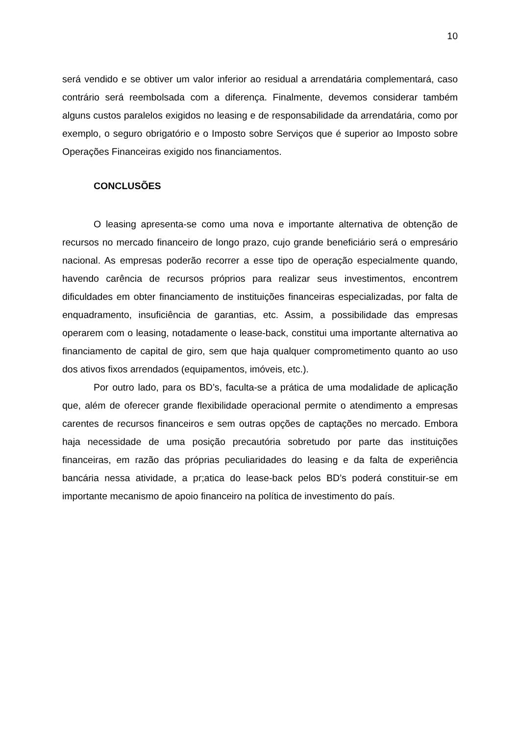10
será vendido e se obtiver um valor inferior ao residual a arrendatária complementará, caso contrário será reembolsada com a diferença. Finalmente, devemos considerar também alguns custos paralelos exigidos no leasing e de responsabilidade da arrendatária, como por exemplo, o seguro obrigatório e o Imposto sobre Serviços que é superior ao Imposto sobre Operações Financeiras exigido nos financiamentos.
CONCLUSÕES
O leasing apresenta-se como uma nova e importante alternativa de obtenção de recursos no mercado financeiro de longo prazo, cujo grande beneficiário será o empresário nacional. As empresas poderão recorrer a esse tipo de operação especialmente quando, havendo carência de recursos próprios para realizar seus investimentos, encontrem dificuldades em obter financiamento de instituições financeiras especializadas, por falta de enquadramento, insuficiência de garantias, etc. Assim, a possibilidade das empresas operarem com o leasing, notadamente o lease-back, constitui uma importante alternativa ao financiamento de capital de giro, sem que haja qualquer comprometimento quanto ao uso dos ativos fixos arrendados (equipamentos, imóveis, etc.).
Por outro lado, para os BD’s, faculta-se a prática de uma modalidade de aplicação que, além de oferecer grande flexibilidade operacional permite o atendimento a empresas carentes de recursos financeiros e sem outras opções de captações no mercado. Embora haja necessidade de uma posição precautória sobretudo por parte das instituições financeiras, em razão das próprias peculiaridades do leasing e da falta de experiência bancária nessa atividade, a pr;atica do lease-back pelos BD’s poderá constituir-se em importante mecanismo de apoio financeiro na política de investimento do país.